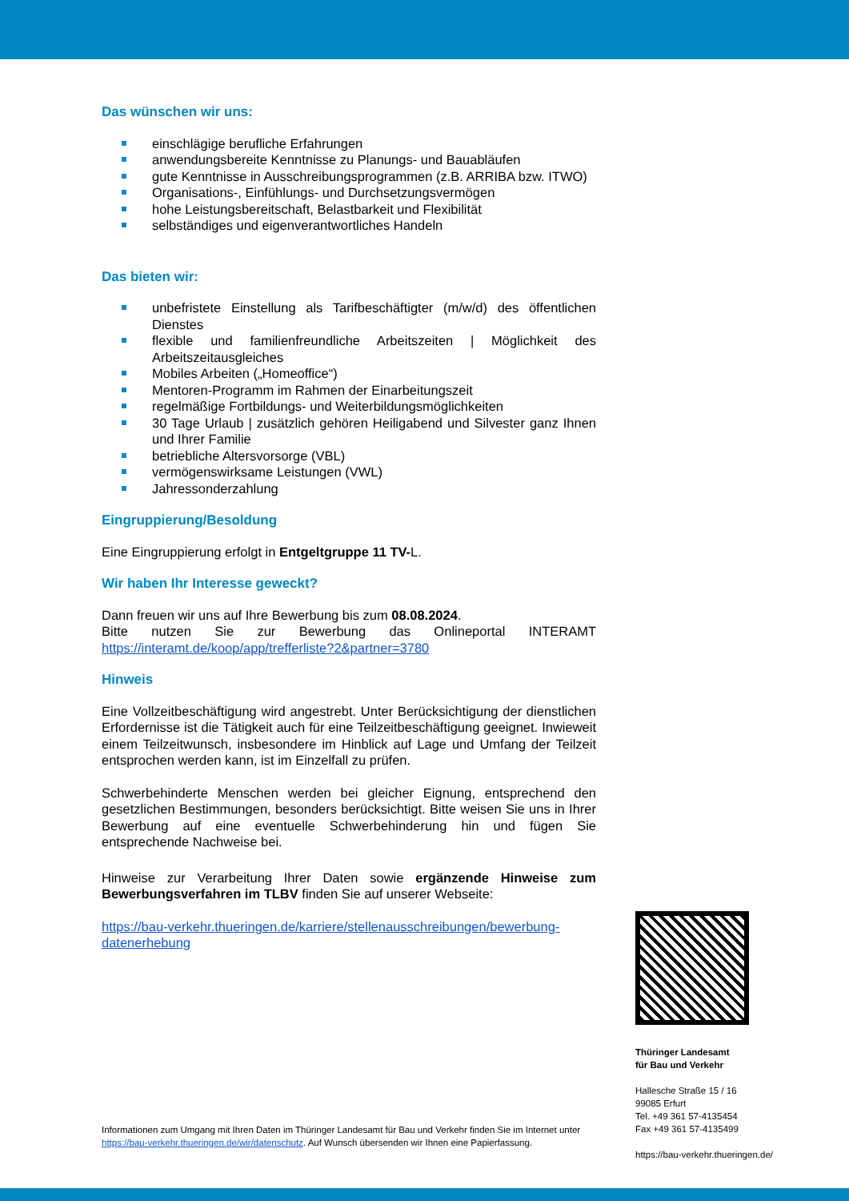Das wünschen wir uns:
einschlägige berufliche Erfahrungen
anwendungsbereite Kenntnisse zu Planungs- und Bauabläufen
gute Kenntnisse in Ausschreibungsprogrammen (z.B. ARRIBA bzw. ITWO)
Organisations-, Einfühlungs- und Durchsetzungsvermögen
hohe Leistungsbereitschaft, Belastbarkeit und Flexibilität
selbständiges und eigenverantwortliches Handeln
Das bieten wir:
unbefristete Einstellung als Tarifbeschäftigter (m/w/d) des öffentlichen Dienstes
flexible und familienfreundliche Arbeitszeiten | Möglichkeit des Arbeitszeitausgleiches
Mobiles Arbeiten („Homeoffice“)
Mentoren-Programm im Rahmen der Einarbeitungszeit
regelmäßige Fortbildungs- und Weiterbildungsmöglichkeiten
30 Tage Urlaub | zusätzlich gehören Heiligabend und Silvester ganz Ihnen und Ihrer Familie
betriebliche Altersvorsorge (VBL)
vermögenswirksame Leistungen (VWL)
Jahressonderzahlung
Eingruppierung/Besoldung
Eine Eingruppierung erfolgt in Entgeltgruppe 11 TV-L.
Wir haben Ihr Interesse geweckt?
Dann freuen wir uns auf Ihre Bewerbung bis zum 08.08.2024.
Bitte nutzen Sie zur Bewerbung das Onlineportal INTERAMT https://interamt.de/koop/app/trefferliste?2&partner=3780
Hinweis
Eine Vollzeitbeschäftigung wird angestrebt. Unter Berücksichtigung der dienstlichen Erfordernisse ist die Tätigkeit auch für eine Teilzeitbeschäftigung geeignet. Inwieweit einem Teilzeitwunsch, insbesondere im Hinblick auf Lage und Umfang der Teilzeit entsprochen werden kann, ist im Einzelfall zu prüfen.
Schwerbehinderte Menschen werden bei gleicher Eignung, entsprechend den gesetzlichen Bestimmungen, besonders berücksichtigt. Bitte weisen Sie uns in Ihrer Bewerbung auf eine eventuelle Schwerbehinderung hin und fügen Sie entsprechende Nachweise bei.
Hinweise zur Verarbeitung Ihrer Daten sowie ergänzende Hinweise zum Bewerbungsverfahren im TLBV finden Sie auf unserer Webseite:
https://bau-verkehr.thueringen.de/karriere/stellenausschreibungen/bewerbung-datenerhebung
Thüringer Landesamt
für Bau und Verkehr
Hallesche Straße 15 / 16
99085 Erfurt
Tel. +49 361 57-4135454
Fax +49 361 57-4135499
https://bau-verkehr.thueringen.de/
Informationen zum Umgang mit Ihren Daten im Thüringer Landesamt für Bau und Verkehr finden Sie im Internet unter https://bau-verkehr.thueringen.de/wir/datenschutz. Auf Wunsch übersenden wir Ihnen eine Papierfassung.